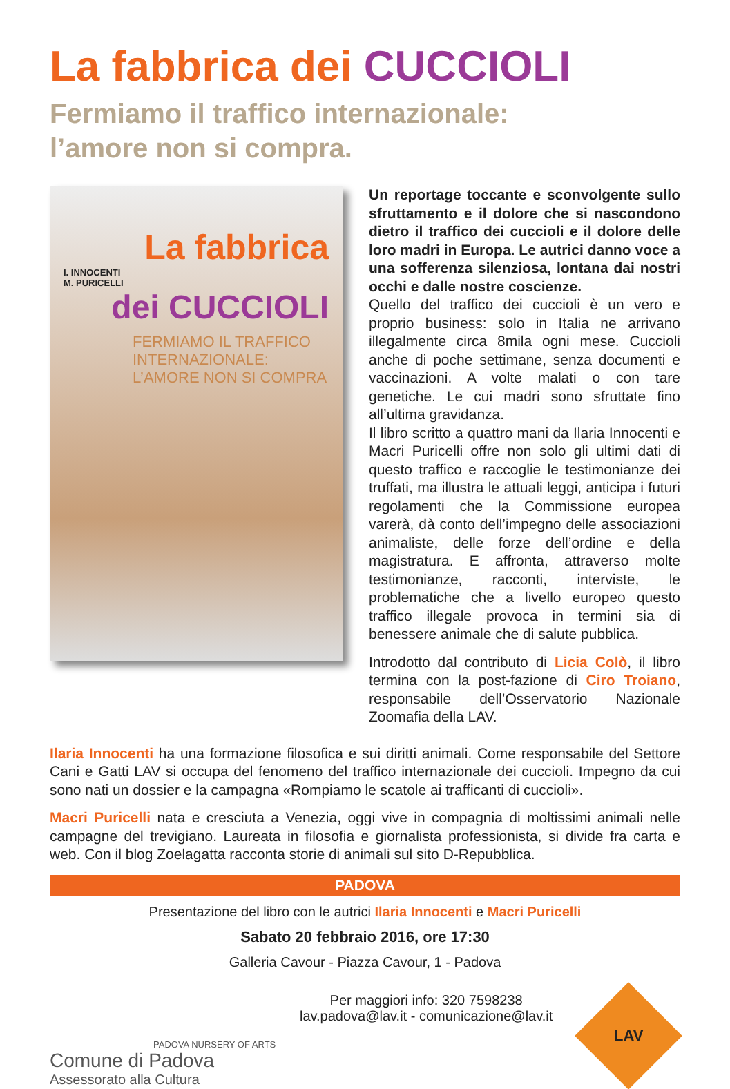La fabbrica dei CUCCIOLI
Fermiamo il traffico internazionale:
l’amore non si compra.
La fabbrica
I. INNOCENTI
M. PURICELLI
dei CUCCIOLI
FERMIAMO IL TRAFFICO
INTERNAZIONALE:
L’AMORE NON SI COMPRA
Un reportage toccante e sconvolgente sullo sfruttamento e il dolore che si nascondono dietro il traffico dei cuccioli e il dolore delle loro madri in Europa. Le autrici danno voce a una sofferenza silenziosa, lontana dai nostri occhi e dalle nostre coscienze.
Quello del traffico dei cuccioli è un vero e proprio business: solo in Italia ne arrivano illegalmente circa 8mila ogni mese. Cuccioli anche di poche settimane, senza documenti e vaccinazioni. A volte malati o con tare genetiche. Le cui madri sono sfruttate fino all’ultima gravidanza.
Il libro scritto a quattro mani da Ilaria Innocenti e Macri Puricelli offre non solo gli ultimi dati di questo traffico e raccoglie le testimonianze dei truffati, ma illustra le attuali leggi, anticipa i futuri regolamenti che la Commissione europea varerà, dà conto dell’impegno delle associazioni animaliste, delle forze dell’ordine e della magistratura. E affronta, attraverso molte testimonianze, racconti, interviste, le problematiche che a livello europeo questo traffico illegale provoca in termini sia di benessere animale che di salute pubblica.
Introdotto dal contributo di Licia Colò, il libro termina con la post-fazione di Ciro Troiano, responsabile dell’Osservatorio Nazionale Zoomafia della LAV.
Ilaria Innocenti ha una formazione filosofica e sui diritti animali. Come responsabile del Settore Cani e Gatti LAV si occupa del fenomeno del traffico internazionale dei cuccioli. Impegno da cui sono nati un dossier e la campagna «Rompiamo le scatole ai trafficanti di cuccioli».
Macri Puricelli nata e cresciuta a Venezia, oggi vive in compagnia di moltissimi animali nelle campagne del trevigiano. Laureata in filosofia e giornalista professionista, si divide fra carta e web. Con il blog Zoelagatta racconta storie di animali sul sito D-Repubblica.
PADOVA
Presentazione del libro con le autrici Ilaria Innocenti e Macri Puricelli
Sabato 20 febbraio 2016, ore 17:30
Galleria Cavour - Piazza Cavour, 1 - Padova
PADOVA NURSERY OF ARTS
Comune di Padova
Assessorato alla Cultura
Per maggiori info: 320 7598238
lav.padova@lav.it - comunicazione@lav.it
LAV